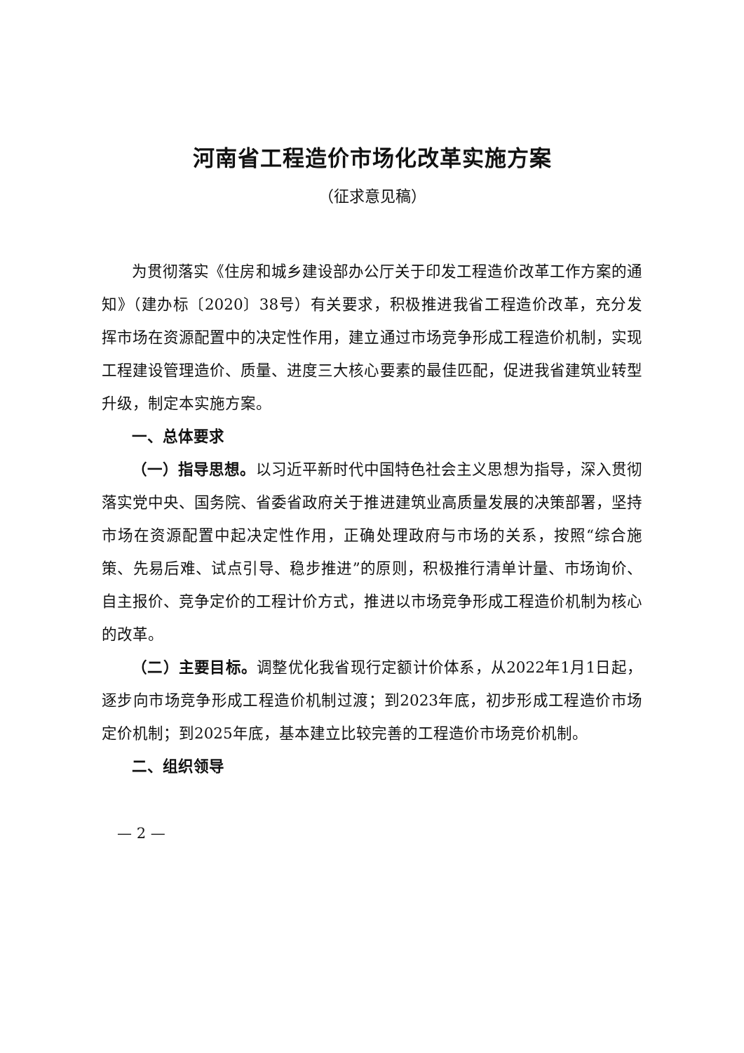河南省工程造价市场化改革实施方案
（征求意见稿）
为贯彻落实《住房和城乡建设部办公厅关于印发工程造价改革工作方案的通知》（建办标〔2020〕38号）有关要求，积极推进我省工程造价改革，充分发挥市场在资源配置中的决定性作用，建立通过市场竞争形成工程造价机制，实现工程建设管理造价、质量、进度三大核心要素的最佳匹配，促进我省建筑业转型升级，制定本实施方案。
一、总体要求
（一）指导思想。以习近平新时代中国特色社会主义思想为指导，深入贯彻落实党中央、国务院、省委省政府关于推进建筑业高质量发展的决策部署，坚持市场在资源配置中起决定性作用，正确处理政府与市场的关系，按照“综合施策、先易后难、试点引导、稳步推进”的原则，积极推行清单计量、市场询价、自主报价、竞争定价的工程计价方式，推进以市场竞争形成工程造价机制为核心的改革。
（二）主要目标。调整优化我省现行定额计价体系，从2022年1月1日起，逐步向市场竞争形成工程造价机制过渡；到2023年底，初步形成工程造价市场定价机制；到2025年底，基本建立比较完善的工程造价市场竞价机制。
二、组织领导
— 2 —